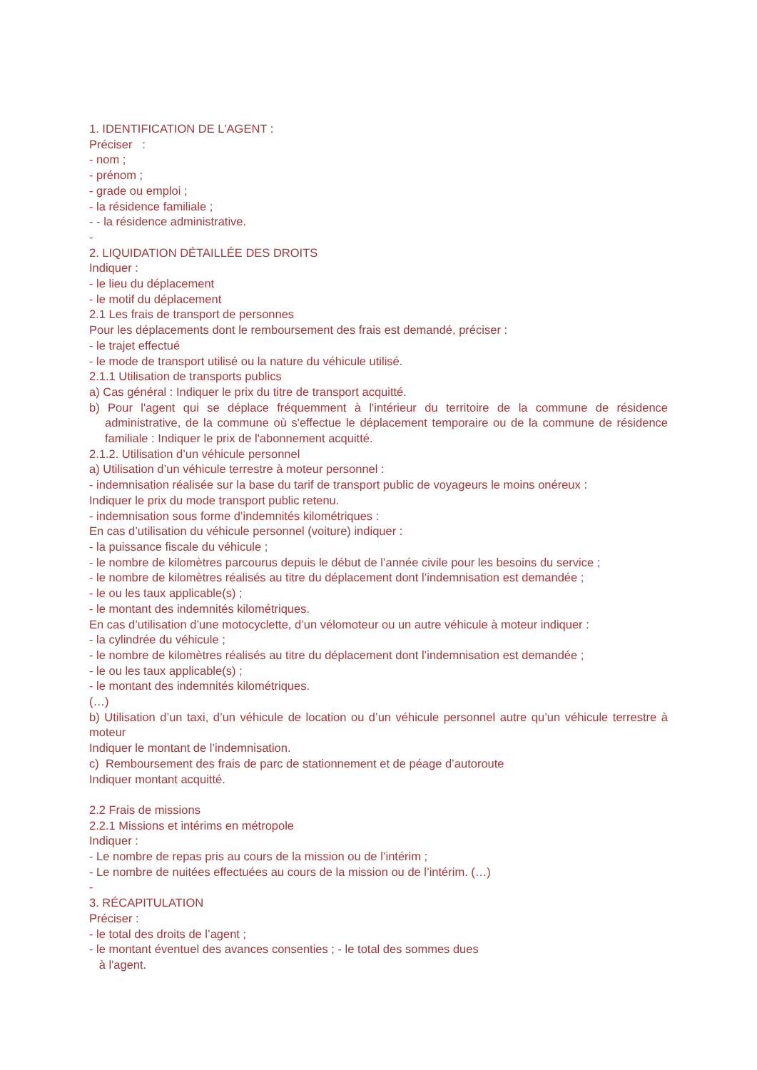1. IDENTIFICATION DE L'AGENT :
Préciser :
- nom ;
- prénom ;
- grade ou emploi ;
- la résidence familiale ;
- - la résidence administrative.
-
2. LIQUIDATION DÉTAILLÉE DES DROITS
Indiquer :
- le lieu du déplacement
- le motif du déplacement
2.1 Les frais de transport de personnes
Pour les déplacements dont le remboursement des frais est demandé, préciser :
- le trajet effectué
- le mode de transport utilisé ou la nature du véhicule utilisé.
2.1.1 Utilisation de transports publics
a) Cas général : Indiquer le prix du titre de transport acquitté.
b) Pour l'agent qui se déplace fréquemment à l'intérieur du territoire de la commune de résidence administrative, de la commune où s'effectue le déplacement temporaire ou de la commune de résidence familiale : Indiquer le prix de l'abonnement acquitté.
2.1.2. Utilisation d’un véhicule personnel
a) Utilisation d’un véhicule terrestre à moteur personnel :
- indemnisation réalisée sur la base du tarif de transport public de voyageurs le moins onéreux :
Indiquer le prix du mode transport public retenu.
- indemnisation sous forme d’indemnités kilométriques :
En cas d’utilisation du véhicule personnel (voiture) indiquer :
- la puissance fiscale du véhicule ;
- le nombre de kilomètres parcourus depuis le début de l’année civile pour les besoins du service ;
- le nombre de kilomètres réalisés au titre du déplacement dont l’indemnisation est demandée ;
- le ou les taux applicable(s) ;
- le montant des indemnités kilométriques.
En cas d’utilisation d’une motocyclette, d’un vélomoteur ou un autre véhicule à moteur indiquer :
- la cylindrée du véhicule ;
- le nombre de kilomètres réalisés au titre du déplacement dont l’indemnisation est demandée ;
- le ou les taux applicable(s) ;
- le montant des indemnités kilométriques.
(…)
b) Utilisation d’un taxi, d’un véhicule de location ou d’un véhicule personnel autre qu’un véhicule terrestre à moteur
Indiquer le montant de l’indemnisation.
c) Remboursement des frais de parc de stationnement et de péage d’autoroute
Indiquer montant acquitté.
2.2 Frais de missions
2.2.1 Missions et intérims en métropole
Indiquer :
- Le nombre de repas pris au cours de la mission ou de l’intérim ;
- Le nombre de nuitées effectuées au cours de la mission ou de l’intérim. (…)
-
3. RÉCAPITULATION
Préciser :
- le total des droits de l’agent ;
- le montant éventuel des avances consenties ; - le total des sommes dues
à l'agent.